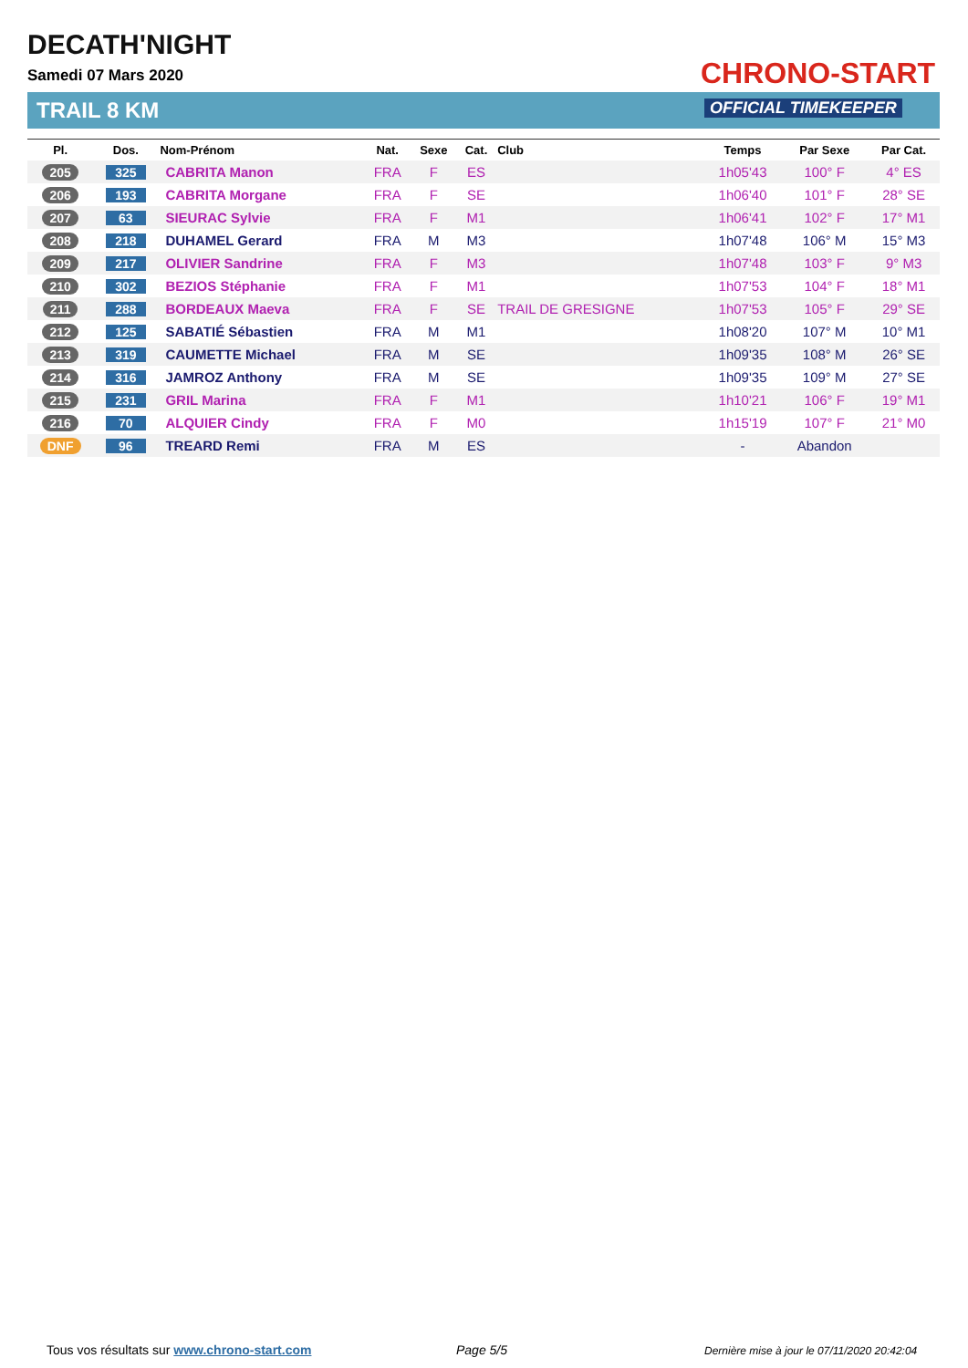DECATH'NIGHT
Samedi 07 Mars 2020
TRAIL 8 KM
CHRONO-START
OFFICIAL TIMEKEEPER
| Pl. | Dos. | Nom-Prénom | Nat. | Sexe | Cat. | Club | Temps | Par Sexe | Par Cat. |
| --- | --- | --- | --- | --- | --- | --- | --- | --- | --- |
| 205 | 325 | CABRITA Manon | FRA | F | ES | | 1h05'43 | 100° F | 4° ES |
| 206 | 193 | CABRITA Morgane | FRA | F | SE | | 1h06'40 | 101° F | 28° SE |
| 207 | 63 | SIEURAC Sylvie | FRA | F | M1 | | 1h06'41 | 102° F | 17° M1 |
| 208 | 218 | DUHAMEL Gerard | FRA | M | M3 | | 1h07'48 | 106° M | 15° M3 |
| 209 | 217 | OLIVIER Sandrine | FRA | F | M3 | | 1h07'48 | 103° F | 9° M3 |
| 210 | 302 | BEZIOS Stéphanie | FRA | F | M1 | | 1h07'53 | 104° F | 18° M1 |
| 211 | 288 | BORDEAUX Maeva | FRA | F | SE | TRAIL DE GRESIGNE | 1h07'53 | 105° F | 29° SE |
| 212 | 125 | SABATIÉ Sébastien | FRA | M | M1 | | 1h08'20 | 107° M | 10° M1 |
| 213 | 319 | CAUMETTE Michael | FRA | M | SE | | 1h09'35 | 108° M | 26° SE |
| 214 | 316 | JAMROZ Anthony | FRA | M | SE | | 1h09'35 | 109° M | 27° SE |
| 215 | 231 | GRIL Marina | FRA | F | M1 | | 1h10'21 | 106° F | 19° M1 |
| 216 | 70 | ALQUIER Cindy | FRA | F | M0 | | 1h15'19 | 107° F | 21° M0 |
| DNF | 96 | TREARD Remi | FRA | M | ES | | - | Abandon | |
Tous vos résultats sur www.chrono-start.com
Page 5/5
Dernière mise à jour le 07/11/2020 20:42:04